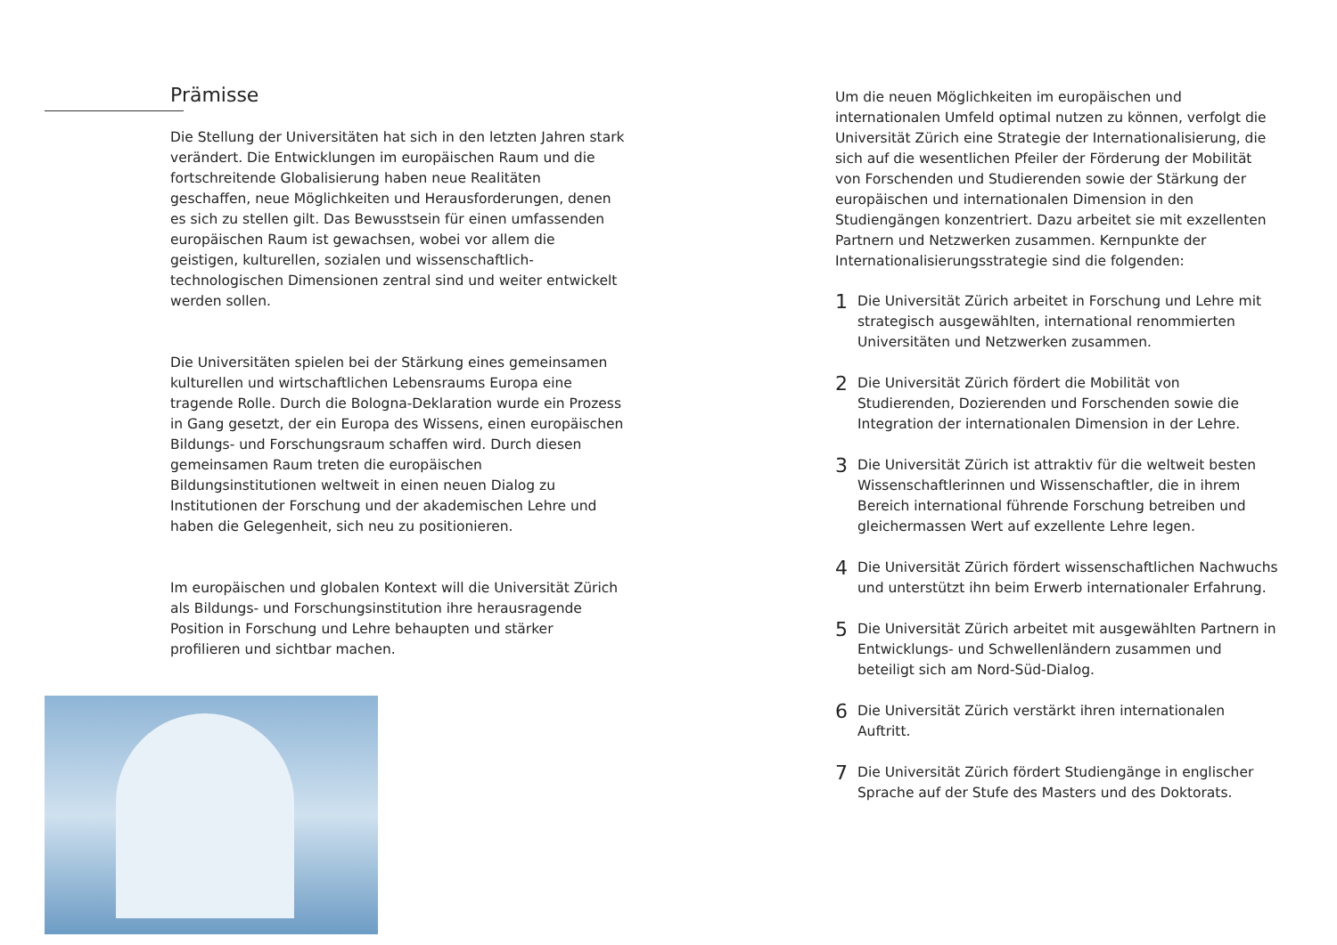Prämisse
Die Stellung der Universitäten hat sich in den letzten Jahren stark verändert. Die Entwicklungen im europäischen Raum und die fortschreitende Globalisierung haben neue Realitäten geschaffen, neue Möglichkeiten und Herausforderungen, denen es sich zu stellen gilt. Das Bewusstsein für einen umfassenden europäischen Raum ist gewachsen, wobei vor allem die geistigen, kulturellen, sozialen und wissenschaftlich-technologischen Dimensionen zentral sind und weiter entwickelt werden sollen.
Die Universitäten spielen bei der Stärkung eines gemeinsamen kulturellen und wirtschaftlichen Lebensraums Europa eine tragende Rolle. Durch die Bologna-Deklaration wurde ein Prozess in Gang gesetzt, der ein Europa des Wissens, einen europäischen Bildungs- und Forschungsraum schaffen wird. Durch diesen gemeinsamen Raum treten die europäischen Bildungsinstitutionen weltweit in einen neuen Dialog zu Institutionen der Forschung und der akademischen Lehre und haben die Gelegenheit, sich neu zu positionieren.
Im europäischen und globalen Kontext will die Universität Zürich als Bildungs- und Forschungsinstitution ihre herausragende Position in Forschung und Lehre behaupten und stärker profilieren und sichtbar machen.
Um die neuen Möglichkeiten im europäischen und internationalen Umfeld optimal nutzen zu können, verfolgt die Universität Zürich eine Strategie der Internationalisierung, die sich auf die wesentlichen Pfeiler der Förderung der Mobilität von Forschenden und Studierenden sowie der Stärkung der europäischen und internationalen Dimension in den Studiengängen konzentriert. Dazu arbeitet sie mit exzellenten Partnern und Netzwerken zusammen. Kernpunkte der Internationalisierungsstrategie sind die folgenden:
1 Die Universität Zürich arbeitet in Forschung und Lehre mit strategisch ausgewählten, international renommierten Universitäten und Netzwerken zusammen.
2 Die Universität Zürich fördert die Mobilität von Studierenden, Dozierenden und Forschenden sowie die Integration der internationalen Dimension in der Lehre.
3 Die Universität Zürich ist attraktiv für die weltweit besten Wissenschaftlerinnen und Wissenschaftler, die in ihrem Bereich international führende Forschung betreiben und gleichermassen Wert auf exzellente Lehre legen.
4 Die Universität Zürich fördert wissenschaftlichen Nachwuchs und unterstützt ihn beim Erwerb internationaler Erfahrung.
5 Die Universität Zürich arbeitet mit ausgewählten Partnern in Entwicklungs- und Schwellenländern zusammen und beteiligt sich am Nord-Süd-Dialog.
6 Die Universität Zürich verstärkt ihren internationalen Auftritt.
7 Die Universität Zürich fördert Studiengänge in englischer Sprache auf der Stufe des Masters und des Doktorats.